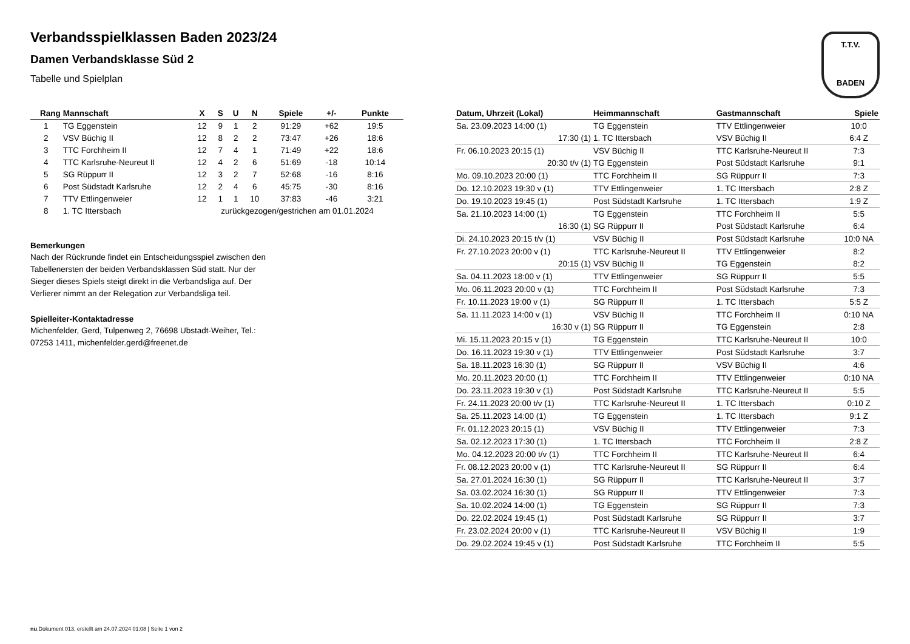T.T.V.
BADEN
Verbandsspielklassen Baden 2023/24
Damen Verbandsklasse Süd 2
Tabelle und Spielplan
| Rang | Mannschaft | X | S | U | N | Spiele | +/- | Punkte |
| --- | --- | --- | --- | --- | --- | --- | --- | --- |
| 1 | TG Eggenstein | 12 | 9 | 1 | 2 | 91:29 | +62 | 19:5 |
| 2 | VSV Büchig II | 12 | 8 | 2 | 2 | 73:47 | +26 | 18:6 |
| 3 | TTC Forchheim II | 12 | 7 | 4 | 1 | 71:49 | +22 | 18:6 |
| 4 | TTC Karlsruhe-Neureut II | 12 | 4 | 2 | 6 | 51:69 | -18 | 10:14 |
| 5 | SG Rüppurr II | 12 | 3 | 2 | 7 | 52:68 | -16 | 8:16 |
| 6 | Post Südstadt Karlsruhe | 12 | 2 | 4 | 6 | 45:75 | -30 | 8:16 |
| 7 | TTV Ettlingenweier | 12 | 1 | 1 | 10 | 37:83 | -46 | 3:21 |
| 8 | 1. TC Ittersbach | zurückgezogen/gestrichen am 01.01.2024 | | | | | | |
Bemerkungen
Nach der Rückrunde findet ein Entscheidungsspiel zwischen den
Tabellenersten der beiden Verbandsklassen Süd statt. Nur der
Sieger dieses Spiels steigt direkt in die Verbandsliga auf. Der
Verlierer nimmt an der Relegation zur Verbandsliga teil.
Spielleiter-Kontaktadresse
Michenfelder, Gerd, Tulpenweg 2, 76698 Ubstadt-Weiher, Tel.:
07253 1411, michenfelder.gerd@freenet.de
| Datum, Uhrzeit (Lokal) | Heimmannschaft | Gastmannschaft | Spiele |
| --- | --- | --- | --- |
| Sa. 23.09.2023 14:00 (1) | TG Eggenstein | TTV Ettlingenweier | 10:0 |
| 17:30 (1) | 1. TC Ittersbach | VSV Büchig II | 6:4 Z |
| Fr. 06.10.2023 20:15 (1) | VSV Büchig II | TTC Karlsruhe-Neureut II | 7:3 |
| 20:30 t/v (1) | TG Eggenstein | Post Südstadt Karlsruhe | 9:1 |
| Mo. 09.10.2023 20:00 (1) | TTC Forchheim II | SG Rüppurr II | 7:3 |
| Do. 12.10.2023 19:30 v (1) | TTV Ettlingenweier | 1. TC Ittersbach | 2:8 Z |
| Do. 19.10.2023 19:45 (1) | Post Südstadt Karlsruhe | 1. TC Ittersbach | 1:9 Z |
| Sa. 21.10.2023 14:00 (1) | TG Eggenstein | TTC Forchheim II | 5:5 |
| 16:30 (1) | SG Rüppurr II | Post Südstadt Karlsruhe | 6:4 |
| Di. 24.10.2023 20:15 t/v (1) | VSV Büchig II | Post Südstadt Karlsruhe | 10:0 NA |
| Fr. 27.10.2023 20:00 v (1) | TTC Karlsruhe-Neureut II | TTV Ettlingenweier | 8:2 |
| 20:15 (1) | VSV Büchig II | TG Eggenstein | 8:2 |
| Sa. 04.11.2023 18:00 v (1) | TTV Ettlingenweier | SG Rüppurr II | 5:5 |
| Mo. 06.11.2023 20:00 v (1) | TTC Forchheim II | Post Südstadt Karlsruhe | 7:3 |
| Fr. 10.11.2023 19:00 v (1) | SG Rüppurr II | 1. TC Ittersbach | 5:5 Z |
| Sa. 11.11.2023 14:00 v (1) | VSV Büchig II | TTC Forchheim II | 0:10 NA |
| 16:30 v (1) | SG Rüppurr II | TG Eggenstein | 2:8 |
| Mi. 15.11.2023 20:15 v (1) | TG Eggenstein | TTC Karlsruhe-Neureut II | 10:0 |
| Do. 16.11.2023 19:30 v (1) | TTV Ettlingenweier | Post Südstadt Karlsruhe | 3:7 |
| Sa. 18.11.2023 16:30 (1) | SG Rüppurr II | VSV Büchig II | 4:6 |
| Mo. 20.11.2023 20:00 (1) | TTC Forchheim II | TTV Ettlingenweier | 0:10 NA |
| Do. 23.11.2023 19:30 v (1) | Post Südstadt Karlsruhe | TTC Karlsruhe-Neureut II | 5:5 |
| Fr. 24.11.2023 20:00 t/v (1) | TTC Karlsruhe-Neureut II | 1. TC Ittersbach | 0:10 Z |
| Sa. 25.11.2023 14:00 (1) | TG Eggenstein | 1. TC Ittersbach | 9:1 Z |
| Fr. 01.12.2023 20:15 (1) | VSV Büchig II | TTV Ettlingenweier | 7:3 |
| Sa. 02.12.2023 17:30 (1) | 1. TC Ittersbach | TTC Forchheim II | 2:8 Z |
| Mo. 04.12.2023 20:00 t/v (1) | TTC Forchheim II | TTC Karlsruhe-Neureut II | 6:4 |
| Fr. 08.12.2023 20:00 v (1) | TTC Karlsruhe-Neureut II | SG Rüppurr II | 6:4 |
| Sa. 27.01.2024 16:30 (1) | SG Rüppurr II | TTC Karlsruhe-Neureut II | 3:7 |
| Sa. 03.02.2024 16:30 (1) | SG Rüppurr II | TTV Ettlingenweier | 7:3 |
| Sa. 10.02.2024 14:00 (1) | TG Eggenstein | SG Rüppurr II | 7:3 |
| Do. 22.02.2024 19:45 (1) | Post Südstadt Karlsruhe | SG Rüppurr II | 3:7 |
| Fr. 23.02.2024 20:00 v (1) | TTC Karlsruhe-Neureut II | VSV Büchig II | 1:9 |
| Do. 29.02.2024 19:45 v (1) | Post Südstadt Karlsruhe | TTC Forchheim II | 5:5 |
nu.Dokument 013, erstellt am 24.07.2024 01:08 | Seite 1 von 2